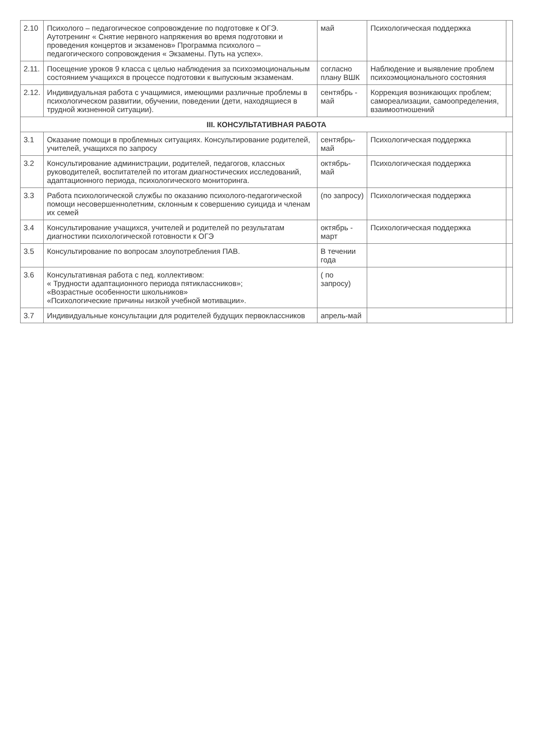| 2.10 | Психолого – педагогическое сопровождение по подготовке к ОГЭ. Аутотренинг « Снятие нервного напряжения во время подготовки и проведения концертов и экзаменов» Программа психолого – педагогического сопровождения « Экзамены. Путь на успех». | май | Психологическая поддержка | |
| 2.11. | Посещение уроков 9 класса с целью наблюдения за психоэмоциональным состоянием учащихся в процессе подготовки к выпускным экзаменам. | согласно плану ВШК | Наблюдение и выявление проблем психоэмоционального состояния | |
| 2.12. | Индивидуальная работа с учащимися, имеющими различные проблемы в психологическом развитии, обучении, поведении (дети, находящиеся в трудной жизненной ситуации). | сентябрь - май | Коррекция возникающих проблем; самореализации, самоопределения, взаимоотношений | |
| III. КОНСУЛЬТАТИВНАЯ РАБОТА | | | | |
| 3.1 | Оказание помощи в проблемных ситуациях. Консультирование родителей, учителей, учащихся по запросу | сентябрь-май | Психологическая поддержка | |
| 3.2 | Консультирование администрации, родителей, педагогов, классных руководителей, воспитателей по итогам диагностических исследований, адаптационного периода, психологического мониторинга. | октябрь-май | Психологическая поддержка | |
| 3.3 | Работа психологической службы по оказанию психолого-педагогической помощи несовершеннолетним, склонным к совершению суицида и членам их семей | (по запросу) | Психологическая поддержка | |
| 3.4 | Консультирование учащихся, учителей и родителей по результатам диагностики психологической готовности к ОГЭ | октябрь - март | Психологическая поддержка | |
| 3.5 | Консультирование по вопросам злоупотребления ПАВ. | В течении года | | |
| 3.6 | Консультативная работа с пед. коллективом: « Трудности адаптационного периода пятиклассников»; «Возрастные особенности школьников» «Психологические причины низкой учебной мотивации». | ( по запросу) | | |
| 3.7 | Индивидуальные консультации для родителей будущих первоклассников | апрель-май | | |